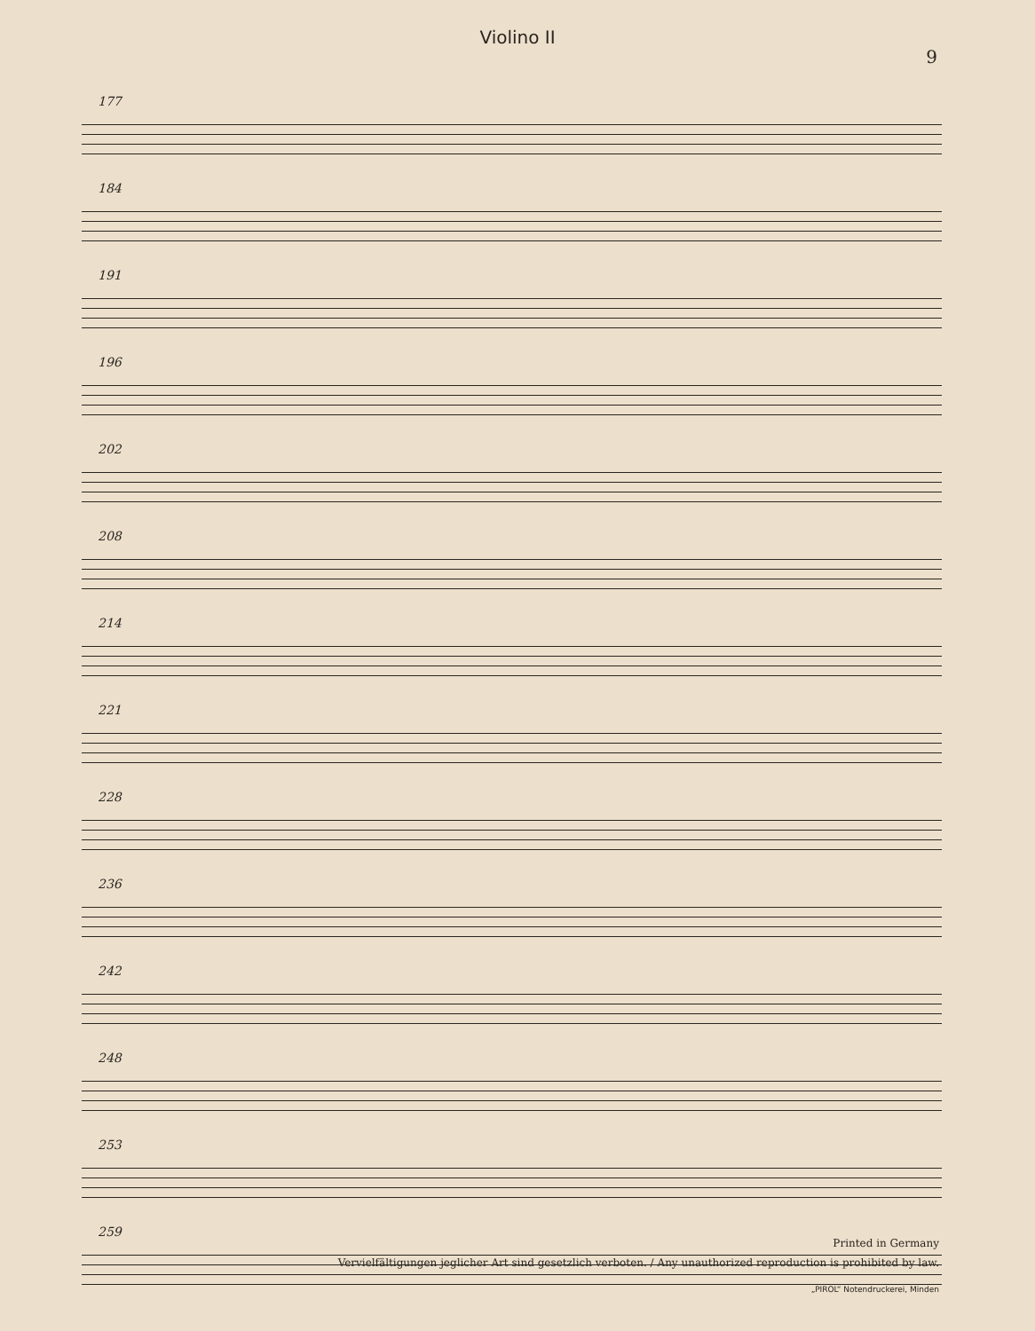Violino II
9
177
184
191
196
202
208
214
221
228
236
242
248
253
259
Printed in Germany
Vervielfältigungen jeglicher Art sind gesetzlich verboten. / Any unauthorized reproduction is prohibited by law.
„PIROL“ Notendruckerei, Minden